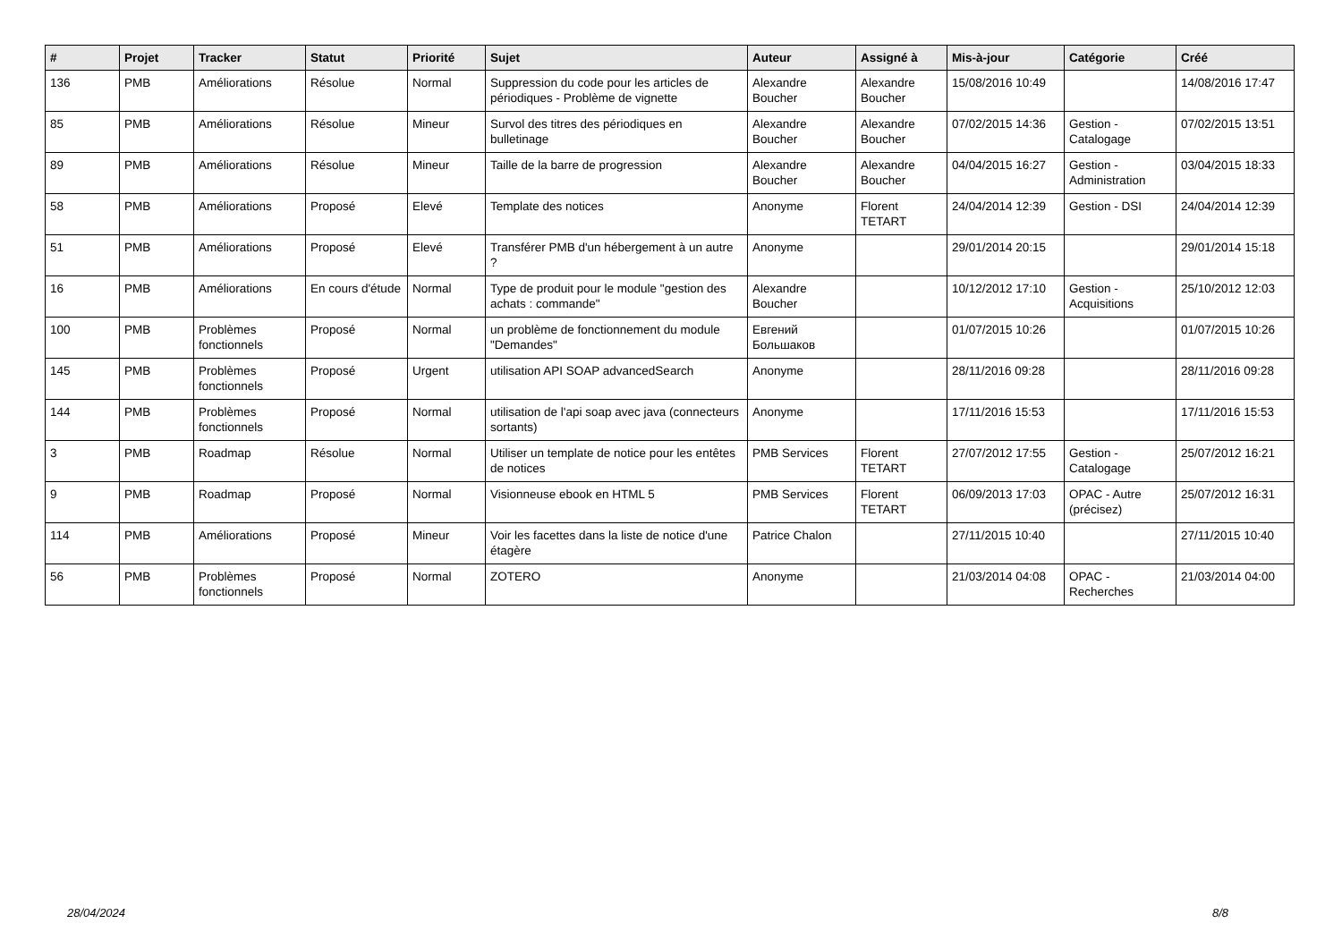| # | Projet | Tracker | Statut | Priorité | Sujet | Auteur | Assigné à | Mis-à-jour | Catégorie | Créé |
| --- | --- | --- | --- | --- | --- | --- | --- | --- | --- | --- |
| 136 | PMB | Améliorations | Résolue | Normal | Suppression du code pour les articles de périodiques - Problème de vignette | Alexandre Boucher | Alexandre Boucher | 15/08/2016 10:49 | | 14/08/2016 17:47 |
| 85 | PMB | Améliorations | Résolue | Mineur | Survol des titres des périodiques en bulletinage | Alexandre Boucher | Alexandre Boucher | 07/02/2015 14:36 | Gestion - Catalogage | 07/02/2015 13:51 |
| 89 | PMB | Améliorations | Résolue | Mineur | Taille de la barre de progression | Alexandre Boucher | Alexandre Boucher | 04/04/2015 16:27 | Gestion - Administration | 03/04/2015 18:33 |
| 58 | PMB | Améliorations | Proposé | Elevé | Template des notices | Anonyme | Florent TETART | 24/04/2014 12:39 | Gestion - DSI | 24/04/2014 12:39 |
| 51 | PMB | Améliorations | Proposé | Elevé | Transférer PMB d'un hébergement à un autre ? | Anonyme | | 29/01/2014 20:15 | | 29/01/2014 15:18 |
| 16 | PMB | Améliorations | En cours d'étude | Normal | Type de produit pour le module "gestion des achats : commande" | Alexandre Boucher | | 10/12/2012 17:10 | Gestion - Acquisitions | 25/10/2012 12:03 |
| 100 | PMB | Problèmes fonctionnels | Proposé | Normal | un problème de fonctionnement du module "Demandes" | Евгений Большаков | | 01/07/2015 10:26 | | 01/07/2015 10:26 |
| 145 | PMB | Problèmes fonctionnels | Proposé | Urgent | utilisation API SOAP advancedSearch | Anonyme | | 28/11/2016 09:28 | | 28/11/2016 09:28 |
| 144 | PMB | Problèmes fonctionnels | Proposé | Normal | utilisation de l'api soap avec java (connecteurs sortants) | Anonyme | | 17/11/2016 15:53 | | 17/11/2016 15:53 |
| 3 | PMB | Roadmap | Résolue | Normal | Utiliser un template de notice pour les entêtes de notices | PMB Services | Florent TETART | 27/07/2012 17:55 | Gestion - Catalogage | 25/07/2012 16:21 |
| 9 | PMB | Roadmap | Proposé | Normal | Visionneuse ebook en HTML 5 | PMB Services | Florent TETART | 06/09/2013 17:03 | OPAC - Autre (précisez) | 25/07/2012 16:31 |
| 114 | PMB | Améliorations | Proposé | Mineur | Voir les facettes dans la liste de notice d'une étagère | Patrice Chalon | | 27/11/2015 10:40 | | 27/11/2015 10:40 |
| 56 | PMB | Problèmes fonctionnels | Proposé | Normal | ZOTERO | Anonyme | | 21/03/2014 04:08 | OPAC - Recherches | 21/03/2014 04:00 |
28/04/2024 8/8